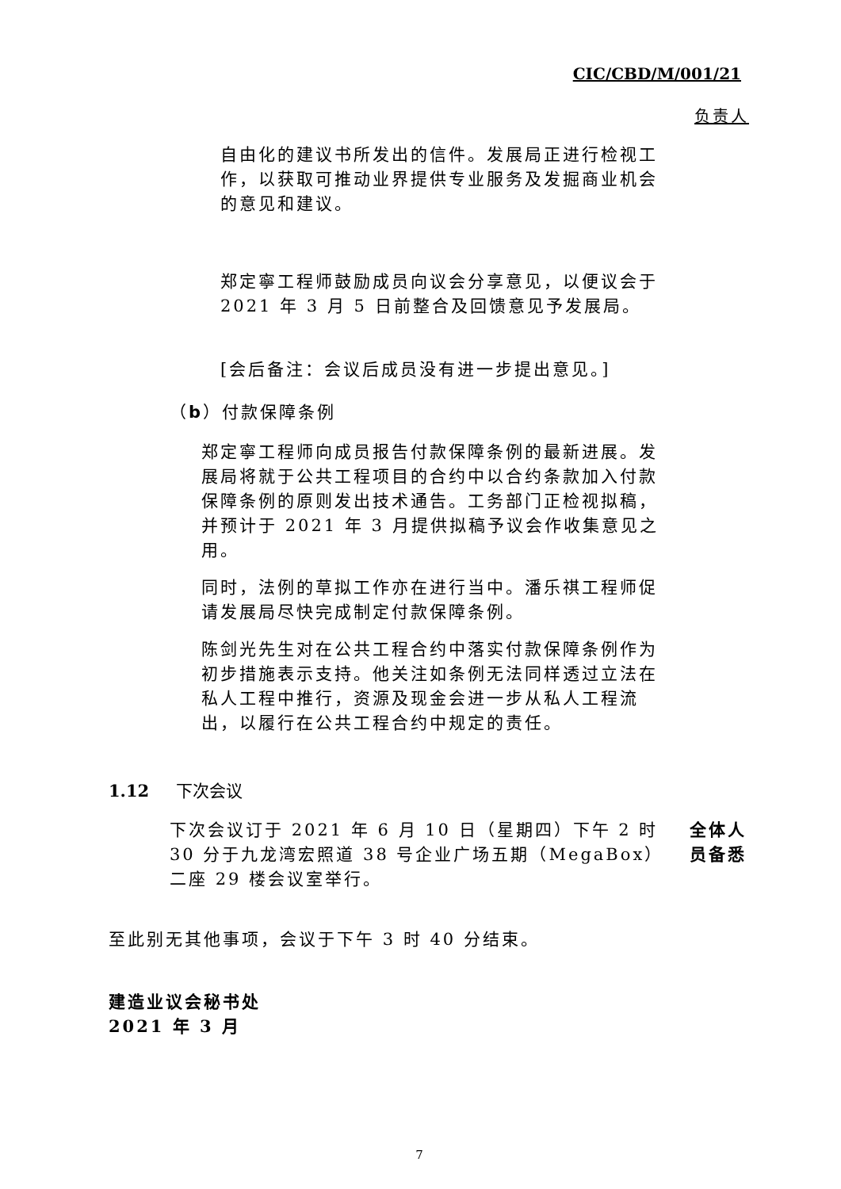CIC/CBD/M/001/21
负责人
自由化的建议书所发出的信件。发展局正进行检视工作，以获取可推动业界提供专业服务及发掘商业机会的意见和建议。
郑定寧工程师鼓励成员向议会分享意见，以便议会于 2021 年 3 月 5 日前整合及回馈意见予发展局。
[会后备注：会议后成员没有进一步提出意见。]
（b）付款保障条例
郑定寧工程师向成员报告付款保障条例的最新进展。发展局将就于公共工程项目的合约中以合约条款加入付款保障条例的原则发出技术通告。工务部门正检视拟稿，并预计于 2021 年 3 月提供拟稿予议会作收集意见之用。
同时，法例的草拟工作亦在进行当中。潘乐祺工程师促请发展局尽快完成制定付款保障条例。
陈剑光先生对在公共工程合约中落实付款保障条例作为初步措施表示支持。他关注如条例无法同样透过立法在私人工程中推行，资源及现金会进一步从私人工程流出，以履行在公共工程合约中规定的责任。
1.12 下次会议
下次会议订于 2021 年 6 月 10 日（星期四）下午 2 时 30 分于九龙湾宏照道 38 号企业广场五期（MegaBox）二座 29 楼会议室举行。
全体人员备悉
至此别无其他事项，会议于下午 3 时 40 分结束。
建造业议会秘书处
2021 年 3 月
7